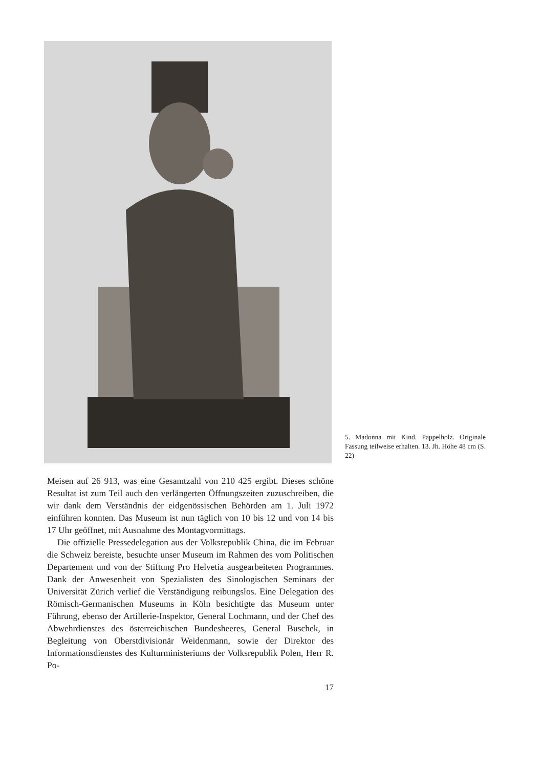5. Madonna mit Kind. Pappelholz. Originale Fassung teilweise erhalten. 13. Jh. Höhe 48 cm (S. 22)
Meisen auf 26 913, was eine Gesamtzahl von 210 425 ergibt. Dieses schöne Resultat ist zum Teil auch den verlängerten Öffnungszeiten zuzuschreiben, die wir dank dem Verständnis der eidgenössischen Behörden am 1. Juli 1972 einführen konnten. Das Museum ist nun täglich von 10 bis 12 und von 14 bis 17 Uhr geöffnet, mit Ausnahme des Montagvormittags.
Die offizielle Pressedelegation aus der Volksrepublik China, die im Februar die Schweiz bereiste, besuchte unser Museum im Rahmen des vom Politischen Departement und von der Stiftung Pro Helvetia ausgearbeiteten Programmes. Dank der Anwesenheit von Spezialisten des Sinologischen Seminars der Universität Zürich verlief die Verständigung reibungslos. Eine Delegation des Römisch-Germanischen Museums in Köln besichtigte das Museum unter Führung, ebenso der Artillerie-Inspektor, General Lochmann, und der Chef des Abwehrdienstes des österreichischen Bundesheeres, General Buschek, in Begleitung von Oberstdivisionär Weidenmann, sowie der Direktor des Informationsdienstes des Kulturministeriums der Volksrepublik Polen, Herr R. Po-
17